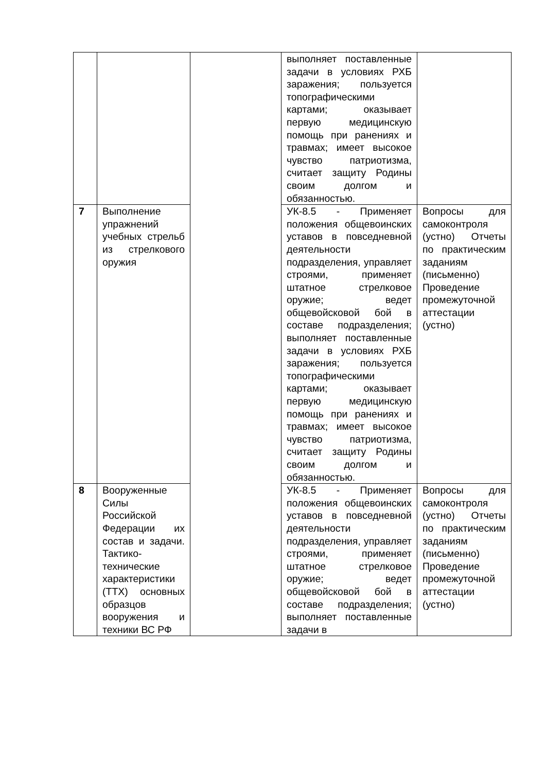| | | | выполняет поставленные задачи в условиях РХБ заражения; пользуется топографическими картами; оказывает первую медицинскую помощь при ранениях и травмах; имеет высокое чувство патриотизма, считает защиту Родины своим долгом и обязанностью. | |
| 7 | Выполнение упражнений учебных стрельб из стрелкового оружия | | УК-8.5 - Применяет положения общевоинских уставов в повседневной деятельности подразделения, управляет строями, применяет штатное стрелковое оружие; ведет общевойсковой бой в составе подразделения; выполняет поставленные задачи в условиях РХБ заражения; пользуется топографическими картами; оказывает первую медицинскую помощь при ранениях и травмах; имеет высокое чувство патриотизма, считает защиту Родины своим долгом и обязанностью. | Вопросы для самоконтроля (устно) Отчеты по практическим заданиям (письменно) Проведение промежуточной аттестации (устно) |
| 8 | Вооруженные Силы Российской Федерации их состав и задачи. Тактико-технические характеристики (ТТХ) основных образцов вооружения и техники ВС РФ | | УК-8.5 - Применяет положения общевоинских уставов в повседневной деятельности подразделения, управляет строями, применяет штатное стрелковое оружие; ведет общевойсковой бой в составе подразделения; выполняет поставленные задачи в | Вопросы для самоконтроля (устно) Отчеты по практическим заданиям (письменно) Проведение промежуточной аттестации (устно) |